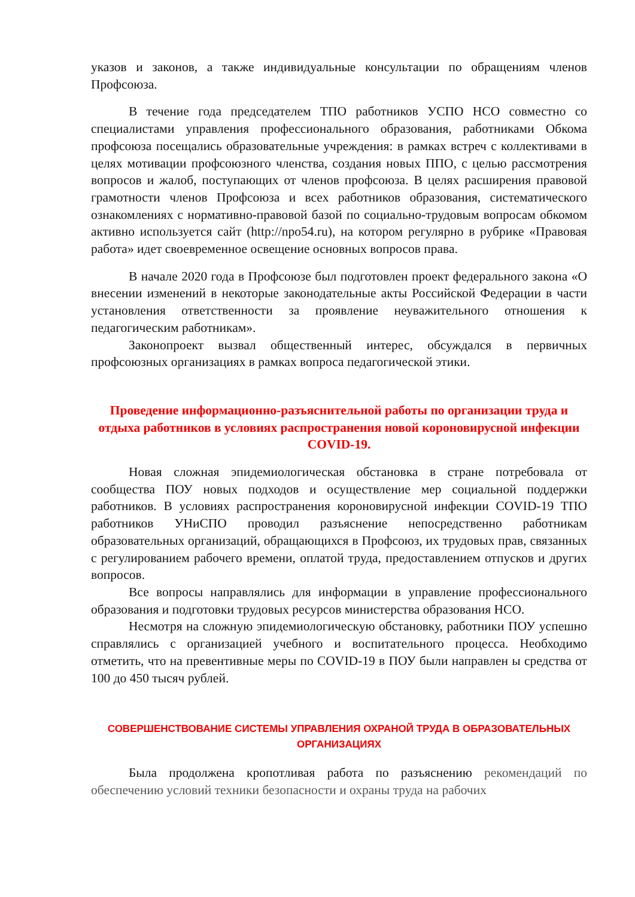указов и законов, а также индивидуальные консультации по обращениям членов Профсоюза.
В течение года председателем ТПО работников УСПО НСО совместно со специалистами управления профессионального образования, работниками Обкома профсоюза посещались образовательные учреждения: в рамках встреч с коллективами в целях мотивации профсоюзного членства, создания новых ППО, с целью рассмотрения вопросов и жалоб, поступающих от членов профсоюза. В целях расширения правовой грамотности членов Профсоюза и всех работников образования, систематического ознакомлениях с нормативно-правовой базой по социально-трудовым вопросам обкомом активно используется сайт (http://npo54.ru), на котором регулярно в рубрике «Правовая работа» идет своевременное освещение основных вопросов права.
В начале 2020 года в Профсоюзе был подготовлен проект федерального закона «О внесении изменений в некоторые законодательные акты Российской Федерации в части установления ответственности за проявление неуважительного отношения к педагогическим работникам».
Законопроект вызвал общественный интерес, обсуждался в первичных профсоюзных организациях в рамках вопроса педагогической этики.
Проведение информационно-разъяснительной работы по организации труда и отдыха работников в условиях распространения новой короновирусной инфекции COVID-19.
Новая сложная эпидемиологическая обстановка в стране потребовала от сообщества ПОУ новых подходов и осуществление мер социальной поддержки работников. В условиях распространения короновирусной инфекции COVID-19 ТПО работников УНиСПО проводил разъяснение непосредственно работникам образовательных организаций, обращающихся в Профсоюз, их трудовых прав, связанных с регулированием рабочего времени, оплатой труда, предоставлением отпусков и других вопросов.
Все вопросы направлялись для информации в управление профессионального образования и подготовки трудовых ресурсов министерства образования НСО.
Несмотря на сложную эпидемиологическую обстановку, работники ПОУ успешно справлялись с организацией учебного и воспитательного процесса. Необходимо отметить, что на превентивные меры по COVID-19 в ПОУ были направлен ы средства от 100 до 450 тысяч рублей.
СОВЕРШЕНСТВОВАНИЕ СИСТЕМЫ УПРАВЛЕНИЯ ОХРАНОЙ ТРУДА В ОБРАЗОВАТЕЛЬНЫХ ОРГАНИЗАЦИЯХ
Была продолжена кропотливая работа по разъяснению рекомендаций по обеспечению условий техники безопасности и охраны труда на рабочих